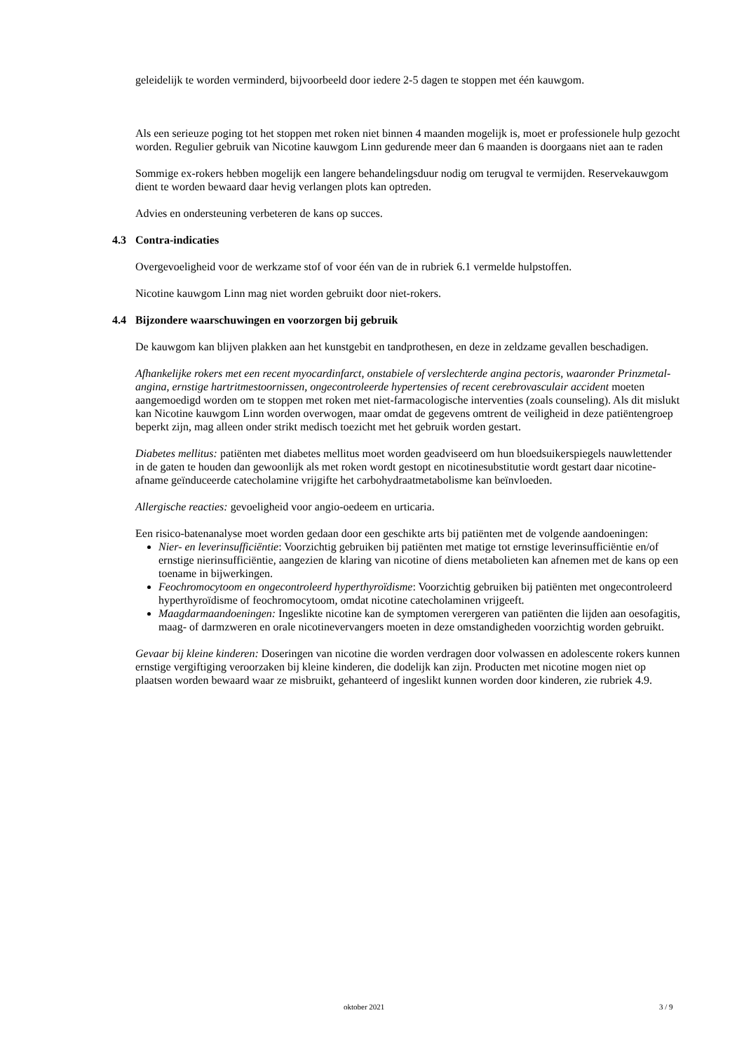geleidelijk te worden verminderd, bijvoorbeeld door iedere 2-5 dagen te stoppen met één kauwgom.
Als een serieuze poging tot het stoppen met roken niet binnen 4 maanden mogelijk is, moet er professionele hulp gezocht worden. Regulier gebruik van Nicotine kauwgom Linn gedurende meer dan 6 maanden is doorgaans niet aan te raden
Sommige ex-rokers hebben mogelijk een langere behandelingsduur nodig om terugval te vermijden. Reservekauwgom dient te worden bewaard daar hevig verlangen plots kan optreden.
Advies en ondersteuning verbeteren de kans op succes.
4.3 Contra-indicaties
Overgevoeligheid voor de werkzame stof of voor één van de in rubriek 6.1 vermelde hulpstoffen.
Nicotine kauwgom Linn mag niet worden gebruikt door niet-rokers.
4.4 Bijzondere waarschuwingen en voorzorgen bij gebruik
De kauwgom kan blijven plakken aan het kunstgebit en tandprothesen, en deze in zeldzame gevallen beschadigen.
Afhankelijke rokers met een recent myocardinfarct, onstabiele of verslechterde angina pectoris, waaronder Prinzmetal-angina, ernstige hartritmestoornissen, ongecontroleerde hypertensies of recent cerebrovasculair accident moeten aangemoedigd worden om te stoppen met roken met niet-farmacologische interventies (zoals counseling). Als dit mislukt kan Nicotine kauwgom Linn worden overwogen, maar omdat de gegevens omtrent de veiligheid in deze patiëntengroep beperkt zijn, mag alleen onder strikt medisch toezicht met het gebruik worden gestart.
Diabetes mellitus: patiënten met diabetes mellitus moet worden geadviseerd om hun bloedsuikerspiegels nauwlettender in de gaten te houden dan gewoonlijk als met roken wordt gestopt en nicotinesubstitutie wordt gestart daar nicotine-afname geïnduceerde catecholamine vrijgifte het carbohydraatmetabolisme kan beïnvloeden.
Allergische reacties: gevoeligheid voor angio-oedeem en urticaria.
Een risico-batenanalyse moet worden gedaan door een geschikte arts bij patiënten met de volgende aandoeningen:
Nier- en leverinsufficiëntie: Voorzichtig gebruiken bij patiënten met matige tot ernstige leverinsufficiëntie en/of ernstige nierinsufficiëntie, aangezien de klaring van nicotine of diens metabolieten kan afnemen met de kans op een toename in bijwerkingen.
Feochromocytoom en ongecontroleerd hyperthyroïdisme: Voorzichtig gebruiken bij patiënten met ongecontroleerd hyperthyroïdisme of feochromocytoom, omdat nicotine catecholaminen vrijgeeft.
Maagdarmaandoeningen: Ingeslikte nicotine kan de symptomen verergeren van patiënten die lijden aan oesofagitis, maag- of darmzweren en orale nicotinevervangers moeten in deze omstandigheden voorzichtig worden gebruikt.
Gevaar bij kleine kinderen: Doseringen van nicotine die worden verdragen door volwassen en adolescente rokers kunnen ernstige vergiftiging veroorzaken bij kleine kinderen, die dodelijk kan zijn. Producten met nicotine mogen niet op plaatsen worden bewaard waar ze misbruikt, gehanteerd of ingeslikt kunnen worden door kinderen, zie rubriek 4.9.
oktober 2021 3 / 9